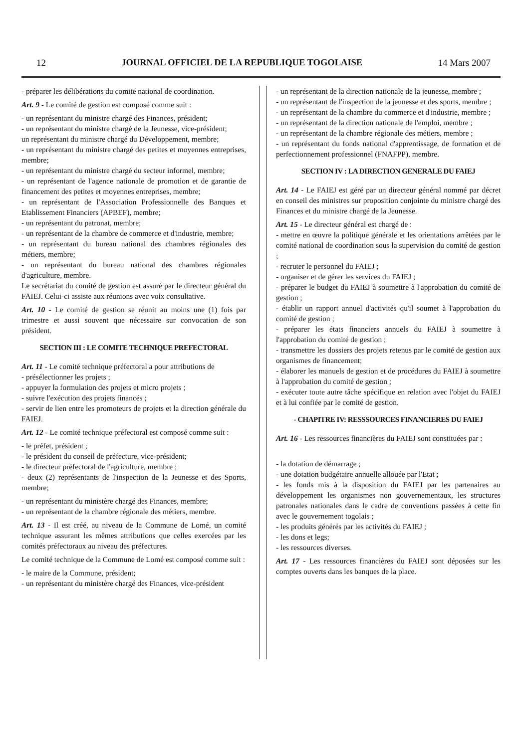12 JOURNAL OFFICIEL DE LA REPUBLIQUE TOGOLAISE 14 Mars 2007
- préparer les délibérations du comité national de coordination.
Art. 9 - Le comité de gestion est composé comme suit :
- un représentant du ministre chargé des Finances, président;
- un représentant du ministre chargé de la Jeunesse, vice-président;
un représentant du ministre chargé du Développement, membre;
- un représentant du ministre chargé des petites et moyennes entreprises, membre;
- un représentant du ministre chargé du secteur informel, membre;
- un représentant de l'agence nationale de promotion et de garantie de financement des petites et moyennes entreprises, membre;
- un représentant de l'Association Professionnelle des Banques et Etablissement Financiers (APBEF), membre;
- un représentant du patronat, membre;
- un représentant de la chambre de commerce et d'industrie, membre;
- un représentant du bureau national des chambres régionales des métiers, membre;
- un représentant du bureau national des chambres régionales d'agriculture, membre.
Le secrétariat du comité de gestion est assuré par le directeur général du FAIEJ. Celui-ci assiste aux réunions avec voix consultative.
Art. 10 - Le comité de gestion se réunit au moins une (1) fois par trimestre et aussi souvent que nécessaire sur convocation de son président.
SECTION III : LE COMITE TECHNIQUE PREFECTORAL
Art. 11 - Le comité technique préfectoral a pour attributions de
- présélectionner les projets ;
- appuyer la formulation des projets et micro projets ;
- suivre l'exécution des projets financés ;
- servir de lien entre les promoteurs de projets et la direction générale du FAIEJ.
Art. 12 - Le comité technique préfectoral est composé comme suit :
- le préfet, président ;
- le président du conseil de préfecture, vice-président;
- le directeur préfectoral de l'agriculture, membre ;
- deux (2) représentants de l'inspection de la Jeunesse et des Sports, membre;
- un représentant du ministère chargé des Finances, membre;
- un représentant de la chambre régionale des métiers, membre.
Art. 13 - Il est créé, au niveau de la Commune de Lomé, un comité technique assurant les mêmes attributions que celles exercées par les comités préfectoraux au niveau des préfectures.
Le comité technique de la Commune de Lomé est composé comme suit :
- le maire de la Commune, président;
- un représentant du ministère chargé des Finances, vice-président
- un représentant de la direction nationale de la jeunesse, membre ;
- un représentant de l'inspection de la jeunesse et des sports, membre ;
- un représentant de la chambre du commerce et d'industrie, membre ;
- un représentant de la direction nationale de l'emploi, membre ;
- un représentant de la chambre régionale des métiers, membre ;
- un représentant du fonds national d'apprentissage, de formation et de perfectionnement professionnel (FNAFPP), membre.
SECTION IV : LA DIRECTION GENERALE DU FAIEJ
Art. 14 - Le FAIEJ est géré par un directeur général nommé par décret en conseil des ministres sur proposition conjointe du ministre chargé des Finances et du ministre chargé de la Jeunesse.
Art. 15 - Le directeur général est chargé de :
- mettre en œuvre la politique générale et les orientations arrêtées par le comité national de coordination sous la supervision du comité de gestion ;
- recruter le personnel du FAIEJ ;
- organiser et de gérer les services du FAIEJ ;
- préparer le budget du FAIEJ à soumettre à l'approbation du comité de gestion ;
- établir un rapport annuel d'activités qu'il soumet à l'approbation du comité de gestion ;
- préparer les états financiers annuels du FAIEJ à soumettre à l'approbation du comité de gestion ;
- transmettre les dossiers des projets retenus par le comité de gestion aux organismes de financement;
- élaborer les manuels de gestion et de procédures du FAIEJ à soumettre à l'approbation du comité de gestion ;
- exécuter toute autre tâche spécifique en relation avec l'objet du FAIEJ et à lui confiée par le comité de gestion.
- CHAPITRE IV: RESSSOURCES FINANCIERES DU FAIEJ
Art. 16 - Les ressources financières du FAIEJ sont constituées par :
- la dotation de démarrage ;
- une dotation budgétaire annuelle allouée par l'Etat ;
- les fonds mis à la disposition du FAIEJ par les partenaires au développement les organismes non gouvernementaux, les structures patronales nationales dans le cadre de conventions passées à cette fin avec le gouvernement togolais ;
- les produits générés par les activités du FAIEJ ;
- les dons et legs;
- les ressources diverses.
Art. 17 - Les ressources financières du FAIEJ sont déposées sur les comptes ouverts dans les banques de la place.